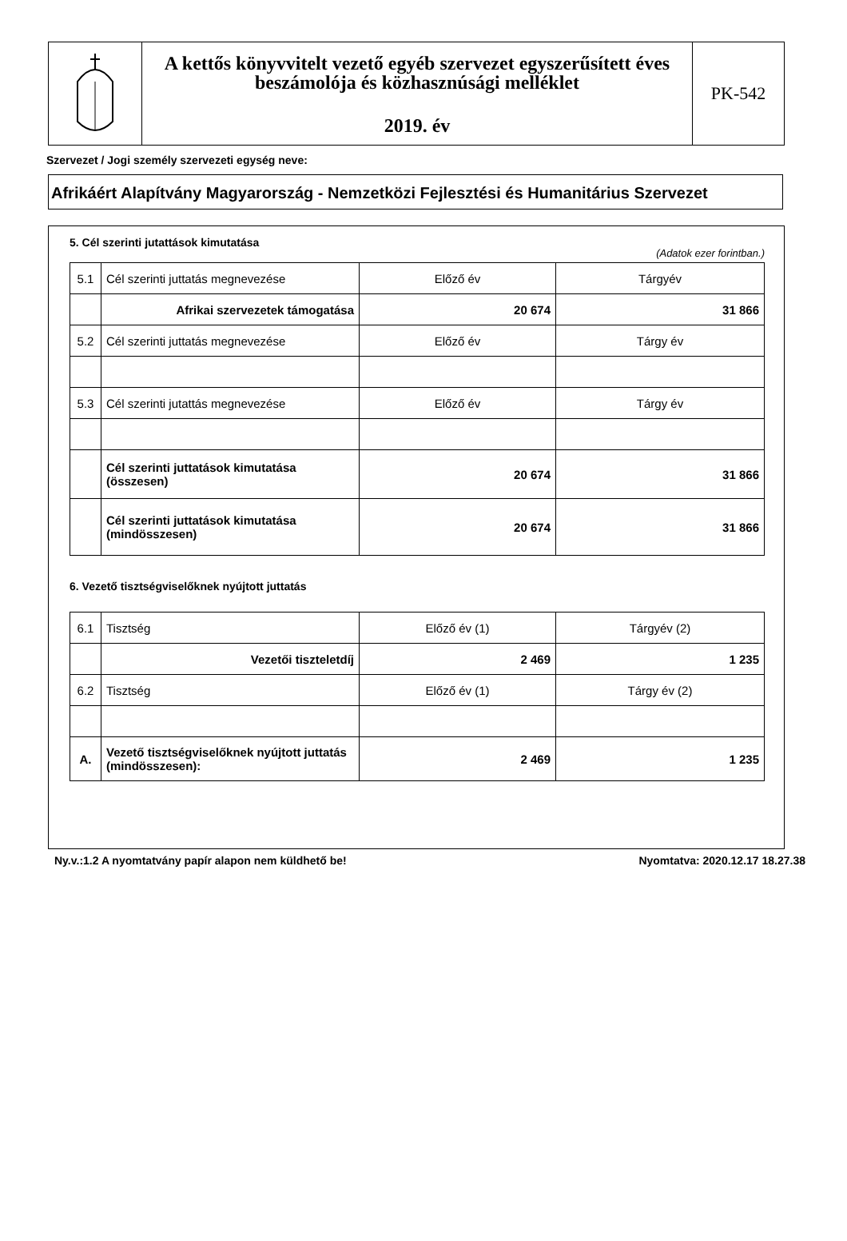A kettős könyvvitelt vezető egyéb szervezet egyszerűsített éves beszámolója és közhasznúsági melléklet
2019. év
PK-542
Szervezet / Jogi személy szervezeti egység neve:
Afrikáért Alapítvány Magyarország - Nemzetközi Fejlesztési és Humanitárius Szervezet
5. Cél szerinti jutattások kimutatása
(Adatok ezer forintban.)
| 5.1 | Cél szerinti juttatás megnevezése | Előző év | Tárgyév |
| | Afrikai szervezetek támogatása | 20 674 | 31 866 |
| 5.2 | Cél szerinti juttatás megnevezése | Előző év | Tárgy év |
| 5.3 | Cél szerinti jutattás megnevezése | Előző év | Tárgy év |
| | Cél szerinti juttatások kimutatása (összesen) | 20 674 | 31 866 |
| | Cél szerinti juttatások kimutatása (mindösszesen) | 20 674 | 31 866 |
6. Vezető tisztségviselőknek nyújtott juttatás
| 6.1 | Tisztség | Előző év (1) | Tárgyév (2) |
| | Vezetői tiszteletdíj | 2 469 | 1 235 |
| 6.2 | Tisztség | Előző év (1) | Tárgy év (2) |
| A. | Vezető tisztségviselőknek nyújtott juttatás (mindösszesen): | 2 469 | 1 235 |
Ny.v.:1.2 A nyomtatvány papír alapon nem küldhető be! Nyomtatva: 2020.12.17 18.27.38